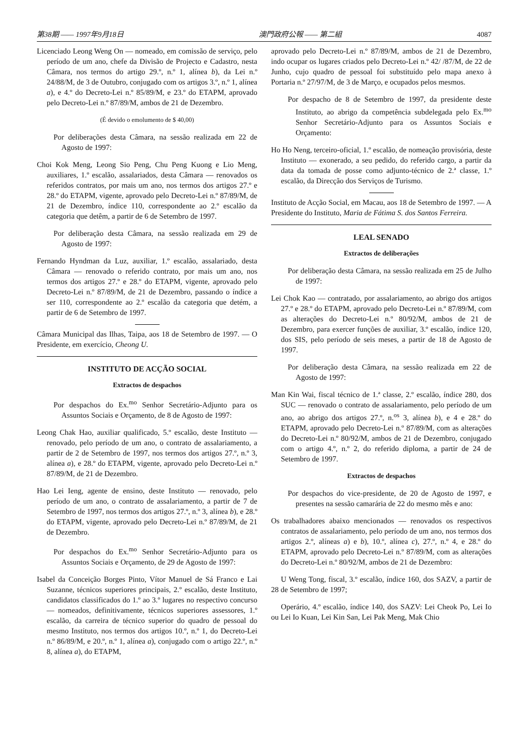第38期 —— 1997年9月18日 澳門政府公報 —— 第二組 4087
Licenciado Leong Weng On — nomeado, em comissão de serviço, pelo período de um ano, chefe da Divisão de Projecto e Cadastro, nesta Câmara, nos termos do artigo 29.º, n.º 1, alínea b), da Lei n.º 24/88/M, de 3 de Outubro, conjugado com os artigos 3.º, n.º 1, alínea a), e 4.º do Decreto-Lei n.º 85/89/M, e 23.º do ETAPM, aprovado pelo Decreto-Lei n.º 87/89/M, ambos de 21 de Dezembro.
(É devido o emolumento de $ 40,00)
Por deliberações desta Câmara, na sessão realizada em 22 de Agosto de 1997:
Choi Kok Meng, Leong Sio Peng, Chu Peng Kuong e Lio Meng, auxiliares, 1.º escalão, assalariados, desta Câmara — renovados os referidos contratos, por mais um ano, nos termos dos artigos 27.º e 28.º do ETAPM, vigente, aprovado pelo Decreto-Lei n.º 87/89/M, de 21 de Dezembro, índice 110, correspondente ao 2.º escalão da categoria que detêm, a partir de 6 de Setembro de 1997.
Por deliberação desta Câmara, na sessão realizada em 29 de Agosto de 1997:
Fernando Hyndman da Luz, auxiliar, 1.º escalão, assalariado, desta Câmara — renovado o referido contrato, por mais um ano, nos termos dos artigos 27.º e 28.º do ETAPM, vigente, aprovado pelo Decreto-Lei n.º 87/89/M, de 21 de Dezembro, passando o índice a ser 110, correspondente ao 2.º escalão da categoria que detém, a partir de 6 de Setembro de 1997.
Câmara Municipal das Ilhas, Taipa, aos 18 de Setembro de 1997. — O Presidente, em exercício, Cheong U.
INSTITUTO DE ACÇÃO SOCIAL
Extractos de despachos
Por despachos do Ex.<sup>mo</sup> Senhor Secretário-Adjunto para os Assuntos Sociais e Orçamento, de 8 de Agosto de 1997:
Leong Chak Hao, auxiliar qualificado, 5.º escalão, deste Instituto — renovado, pelo período de um ano, o contrato de assalariamento, a partir de 2 de Setembro de 1997, nos termos dos artigos 27.º, n.º 3, alínea a), e 28.º do ETAPM, vigente, aprovado pelo Decreto-Lei n.º 87/89/M, de 21 de Dezembro.
Hao Lei Ieng, agente de ensino, deste Instituto — renovado, pelo período de um ano, o contrato de assalariamento, a partir de 7 de Setembro de 1997, nos termos dos artigos 27.º, n.º 3, alínea b), e 28.º do ETAPM, vigente, aprovado pelo Decreto-Lei n.º 87/89/M, de 21 de Dezembro.
Por despachos do Ex.<sup>mo</sup> Senhor Secretário-Adjunto para os Assuntos Sociais e Orçamento, de 29 de Agosto de 1997:
Isabel da Conceição Borges Pinto, Vítor Manuel de Sá Franco e Lai Suzanne, técnicos superiores principais, 2.º escalão, deste Instituto, candidatos classificados do 1.º ao 3.º lugares no respectivo concurso — nomeados, definitivamente, técnicos superiores assessores, 1.º escalão, da carreira de técnico superior do quadro de pessoal do mesmo Instituto, nos termos dos artigos 10.º, n.º 1, do Decreto-Lei n.º 86/89/M, e 20.º, n.º 1, alínea a), conjugado com o artigo 22.º, n.º 8, alínea a), do ETAPM,
aprovado pelo Decreto-Lei n.º 87/89/M, ambos de 21 de Dezembro, indo ocupar os lugares criados pelo Decreto-Lei n.º 42/ /87/M, de 22 de Junho, cujo quadro de pessoal foi substituído pelo mapa anexo à Portaria n.º 27/97/M, de 3 de Março, e ocupados pelos mesmos.
Por despacho de 8 de Setembro de 1997, da presidente deste Instituto, ao abrigo da competência subdelegada pelo Ex.<sup>mo</sup> Senhor Secretário-Adjunto para os Assuntos Sociais e Orçamento:
Ho Ho Neng, terceiro-oficial, 1.º escalão, de nomeação provisória, deste Instituto — exonerado, a seu pedido, do referido cargo, a partir da data da tomada de posse como adjunto-técnico de 2.ª classe, 1.º escalão, da Direcção dos Serviços de Turismo.
Instituto de Acção Social, em Macau, aos 18 de Setembro de 1997. — A Presidente do Instituto, Maria de Fátima S. dos Santos Ferreira.
LEAL SENADO
Extractos de deliberações
Por deliberação desta Câmara, na sessão realizada em 25 de Julho de 1997:
Lei Chok Kao — contratado, por assalariamento, ao abrigo dos artigos 27.º e 28.º do ETAPM, aprovado pelo Decreto-Lei n.º 87/89/M, com as alterações do Decreto-Lei n.º 80/92/M, ambos de 21 de Dezembro, para exercer funções de auxiliar, 3.º escalão, índice 120, dos SIS, pelo período de seis meses, a partir de 18 de Agosto de 1997.
Por deliberação desta Câmara, na sessão realizada em 22 de Agosto de 1997:
Man Kin Wai, fiscal técnico de 1.ª classe, 2.º escalão, índice 280, dos SUC — renovado o contrato de assalariamento, pelo período de um ano, ao abrigo dos artigos 27.º, n.<sup>os</sup> 3, alínea b), e 4 e 28.º do ETAPM, aprovado pelo Decreto-Lei n.º 87/89/M, com as alterações do Decreto-Lei n.º 80/92/M, ambos de 21 de Dezembro, conjugado com o artigo 4.º, n.º 2, do referido diploma, a partir de 24 de Setembro de 1997.
Extractos de despachos
Por despachos do vice-presidente, de 20 de Agosto de 1997, e presentes na sessão camarária de 22 do mesmo mês e ano:
Os trabalhadores abaixo mencionados — renovados os respectivos contratos de assalariamento, pelo período de um ano, nos termos dos artigos 2.º, alíneas a) e b), 10.º, alínea c), 27.º, n.º 4, e 28.º do ETAPM, aprovado pelo Decreto-Lei n.º 87/89/M, com as alterações do Decreto-Lei n.º 80/92/M, ambos de 21 de Dezembro:
U Weng Tong, fiscal, 3.º escalão, índice 160, dos SAZV, a partir de 28 de Setembro de 1997;
Operário, 4.º escalão, índice 140, dos SAZV: Lei Cheok Po, Lei Io ou Lei Io Kuan, Lei Kin San, Lei Pak Meng, Mak Chio